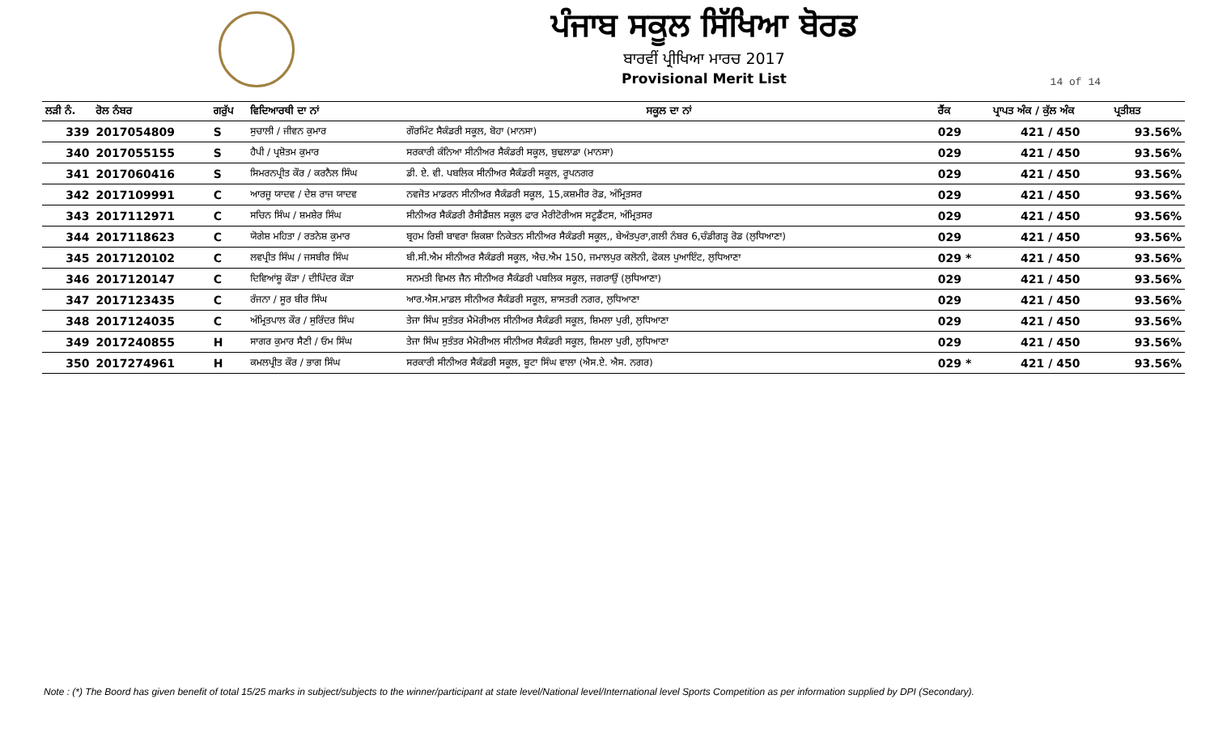ਪੰਜਾਬ ਸਕੂਲ ਸਿੱਖਿਆ ਬੋਰਡ
ਬਾਰਵੀਂ ਪ੍ਰੀਖਿਆ ਮਾਰਚ 2017
Provisional Merit List
14 of 14
| ਲੜੀ ਨੰ. | ਰੋਲ ਨੰਬਰ | ਗਰੁੱਪ | ਵਿਦਿਆਰਥੀ ਦਾ ਨਾਂ | ਸਕੂਲ ਦਾ ਨਾਂ | ਰੈਂਕ | ਪ੍ਰਾਪਤ ਅੰਕ / ਕੁੱਲ ਅੰਕ | ਪ੍ਰਤੀਸ਼ਤ |
| --- | --- | --- | --- | --- | --- | --- | --- |
| 339 | 2017054809 | S | ਸੁਚਾਲੀ / ਜੀਵਨ ਕੁਮਾਰ | ਗੌਰਮਿੰਟ ਸੈਕੰਡਰੀ ਸਕੂਲ, ਬੋਹਾ (ਮਾਨਸਾ) | 029 | 421 / 450 | 93.56% |
| 340 | 2017055155 | S | ਹੈਪੀ / ਪ੍ਰਸ਼ੋਤਮ ਕੁਮਾਰ | ਸਰਕਾਰੀ ਕੰਨਿਆ ਸੀਨੀਅਰ ਸੈਕੰਡਰੀ ਸਕੂਲ, ਬੁਢਲਾਡਾ (ਮਾਨਸਾ) | 029 | 421 / 450 | 93.56% |
| 341 | 2017060416 | S | ਸਿਮਰਨਪ੍ਰੀਤ ਕੌਰ / ਕਰਨੈਲ ਸਿੰਘ | ਡੀ. ਏ. ਵੀ. ਪਬਲਿਕ ਸੀਨੀਅਰ ਸੈਕੰਡਰੀ ਸਕੂਲ, ਰੂਪਨਗਰ | 029 | 421 / 450 | 93.56% |
| 342 | 2017109991 | C | ਆਰਜੂ ਯਾਦਵ / ਦੇਸ਼ ਰਾਜ ਯਾਦਵ | ਨਵਜੋਤ ਮਾਡਰਨ ਸੀਨੀਅਰ ਸੈਕੰਡਰੀ ਸਕੂਲ, 15,ਕਸ਼ਮੀਰ ਰੋਡ, ਅੰਮ੍ਰਿਤਸਰ | 029 | 421 / 450 | 93.56% |
| 343 | 2017112971 | C | ਸਚਿਨ ਸਿੰਘ / ਸ਼ਮਸ਼ੇਰ ਸਿੰਘ | ਸੀਨੀਅਰ ਸੈਕੰਡਰੀ ਰੈਸੀਡੈਂਸ਼ਲ ਸਕੂਲ ਫਾਰ ਮੈਰੀਟੋਰੀਅਸ ਸਟੂਡੈਂਟਸ, ਅੰਮ੍ਰਿਤਸਰ | 029 | 421 / 450 | 93.56% |
| 344 | 2017118623 | C | ਯੋਗੇਸ਼ ਮਹਿਤਾ / ਰਤਨੇਸ਼ ਕੁਮਾਰ | ਬ੍ਰਹਮ ਰਿਸ਼ੀ ਬਾਵਰਾ ਸ਼ਿਕਸ਼ਾ ਨਿਕੇਤਨ ਸੀਨੀਅਰ ਸੈਕੰਡਰੀ ਸਕੂਲ,, ਬੇਅੰਤਪੁਰਾ,ਗਲੀ ਨੰਬਰ 6,ਚੰਡੀਗੜ੍ਹ ਰੋਡ (ਲੁਧਿਆਣਾ) | 029 | 421 / 450 | 93.56% |
| 345 | 2017120102 | C | ਲਵਪ੍ਰੀਤ ਸਿੰਘ / ਜਸਬੀਰ ਸਿੰਘ | ਬੀ.ਸੀ.ਐਮ ਸੀਨੀਅਰ ਸੈਕੰਡਰੀ ਸਕੂਲ, ਐਚ.ਐਮ 150, ਜਮਾਲਪੁਰ ਕਲੋਨੀ, ਫੋਕਲ ਪੁਆਇੰਟ, ਲੁਧਿਆਣਾ | 029 * | 421 / 450 | 93.56% |
| 346 | 2017120147 | C | ਦਿਵਿਆਂਸ਼ੂ ਕੌੜਾ / ਦੀਪਿੰਦਰ ਕੌੜਾ | ਸਨਮਤੀ ਵਿਮਲ ਜੈਨ ਸੀਨੀਅਰ ਸੈਕੰਡਰੀ ਪਬਲਿਕ ਸਕੂਲ, ਜਗਰਾਉਂ (ਲੁਧਿਆਣਾ) | 029 | 421 / 450 | 93.56% |
| 347 | 2017123435 | C | ਰੰਜਨਾ / ਸੂਰ ਬੀਰ ਸਿੰਘ | ਆਰ.ਐਸ.ਮਾਡਲ ਸੀਨੀਅਰ ਸੈਕੰਡਰੀ ਸਕੂਲ, ਸ਼ਾਸਤਰੀ ਨਗਰ, ਲੁਧਿਆਣਾ | 029 | 421 / 450 | 93.56% |
| 348 | 2017124035 | C | ਅੰਮ੍ਰਿਤਪਾਲ ਕੌਰ / ਸੁਰਿੰਦਰ ਸਿੰਘ | ਤੇਜਾ ਸਿੰਘ ਸੁਤੰਤਰ ਮੈਮੋਰੀਅਲ ਸੀਨੀਅਰ ਸੈਕੰਡਰੀ ਸਕੂਲ, ਸ਼ਿਮਲਾ ਪੁਰੀ, ਲੁਧਿਆਣਾ | 029 | 421 / 450 | 93.56% |
| 349 | 2017240855 | H | ਸਾਗਰ ਕੁਮਾਰ ਸੈਣੀ / ਓਮ ਸਿੰਘ | ਤੇਜਾ ਸਿੰਘ ਸੁਤੰਤਰ ਮੈਮੋਰੀਅਲ ਸੀਨੀਅਰ ਸੈਕੰਡਰੀ ਸਕੂਲ, ਸ਼ਿਮਲਾ ਪੁਰੀ, ਲੁਧਿਆਣਾ | 029 | 421 / 450 | 93.56% |
| 350 | 2017274961 | H | ਕਮਲਪ੍ਰੀਤ ਕੌਰ / ਭਾਗ ਸਿੰਘ | ਸਰਕਾਰੀ ਸੀਨੀਅਰ ਸੈਕੰਡਰੀ ਸਕੂਲ, ਬੂਟਾ ਸਿੰਘ ਵਾਲਾ (ਐਸ.ਏ. ਐਸ. ਨਗਰ) | 029 * | 421 / 450 | 93.56% |
Note : (*) The Boord has given benefit of total 15/25 marks in subject/subjects to the winner/participant at state level/National level/International level Sports Competition as per information supplied by DPI (Secondary).